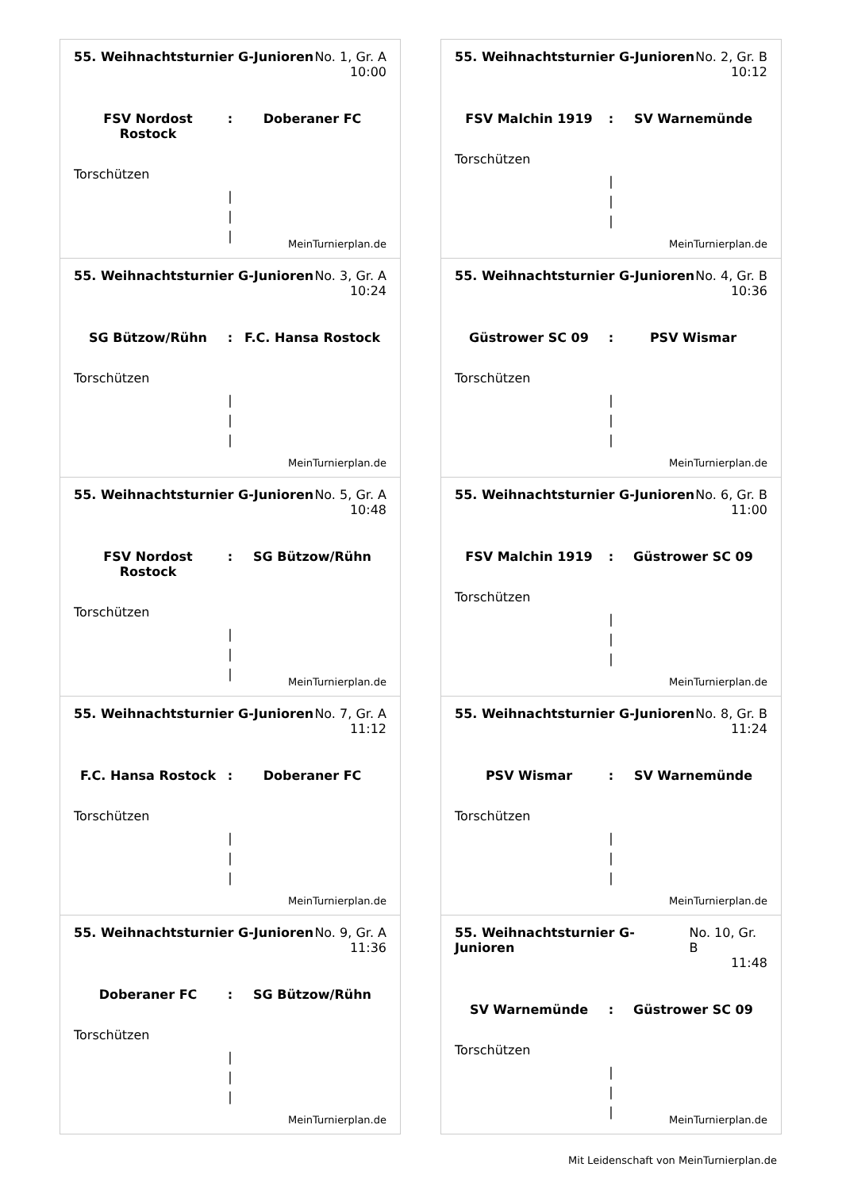55. Weihnachtsturnier G-Junioren No. 1, Gr. A
10:00
FSV Nordost Rostock: Doberaner FC
Torschützen
|
|
|
MeinTurnierplan.de
55. Weihnachtsturnier G-Junioren No. 2, Gr. B
10:12
FSV Malchin 1919: SV Warnemünde
Torschützen
|
|
|
MeinTurnierplan.de
55. Weihnachtsturnier G-Junioren No. 3, Gr. A
10:24
SG Bützow/Rühn: F.C. Hansa Rostock
Torschützen
|
|
|
MeinTurnierplan.de
55. Weihnachtsturnier G-Junioren No. 4, Gr. B
10:36
Güstrower SC 09: PSV Wismar
Torschützen
|
|
|
MeinTurnierplan.de
55. Weihnachtsturnier G-Junioren No. 5, Gr. A
10:48
FSV Nordost Rostock: SG Bützow/Rühn
Torschützen
|
|
|
MeinTurnierplan.de
55. Weihnachtsturnier G-Junioren No. 6, Gr. B
11:00
FSV Malchin 1919: Güstrower SC 09
Torschützen
|
|
|
MeinTurnierplan.de
55. Weihnachtsturnier G-Junioren No. 7, Gr. A
11:12
F.C. Hansa Rostock: Doberaner FC
Torschützen
|
|
|
MeinTurnierplan.de
55. Weihnachtsturnier G-Junioren No. 8, Gr. B
11:24
PSV Wismar: SV Warnemünde
Torschützen
|
|
|
MeinTurnierplan.de
55. Weihnachtsturnier G-Junioren No. 9, Gr. A
11:36
Doberaner FC: SG Bützow/Rühn
Torschützen
|
|
|
MeinTurnierplan.de
55. Weihnachtsturnier G-Junioren No. 10, Gr. B
11:48
SV Warnemünde: Güstrower SC 09
Torschützen
|
|
|
MeinTurnierplan.de
Mit Leidenschaft von MeinTurnierplan.de